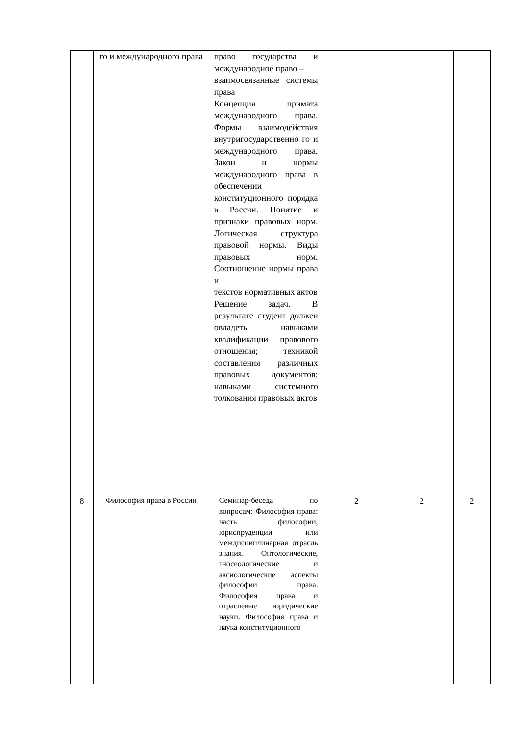| | го и международного права | право государства и международное право – взаимосвязанные системы права Концепция примата международного права. Формы взаимодействия внутригосударственно го и международного права. Закон и нормы международного права в обеспечении конституционного порядка в России. Понятие и признаки правовых норм. Логическая структура правовой нормы. Виды правовых норм. Соотношение нормы права и текстов нормативных актов Решение задач. В результате студент должен овладеть навыками квалификации правового отношения; техникой составления различных правовых документов; навыками системного толкования правовых актов | | | |
| 8 | Философия права в России | Семинар-беседа по вопросам: Философия права: часть философии, юриспруденции или междисциплинарная отрасль знания. Онтологические, гносеологические и аксиологические аспекты философии права. Философия права и отраслевые юридические науки. Философия права и наука конституционного | 2 | 2 | 2 |